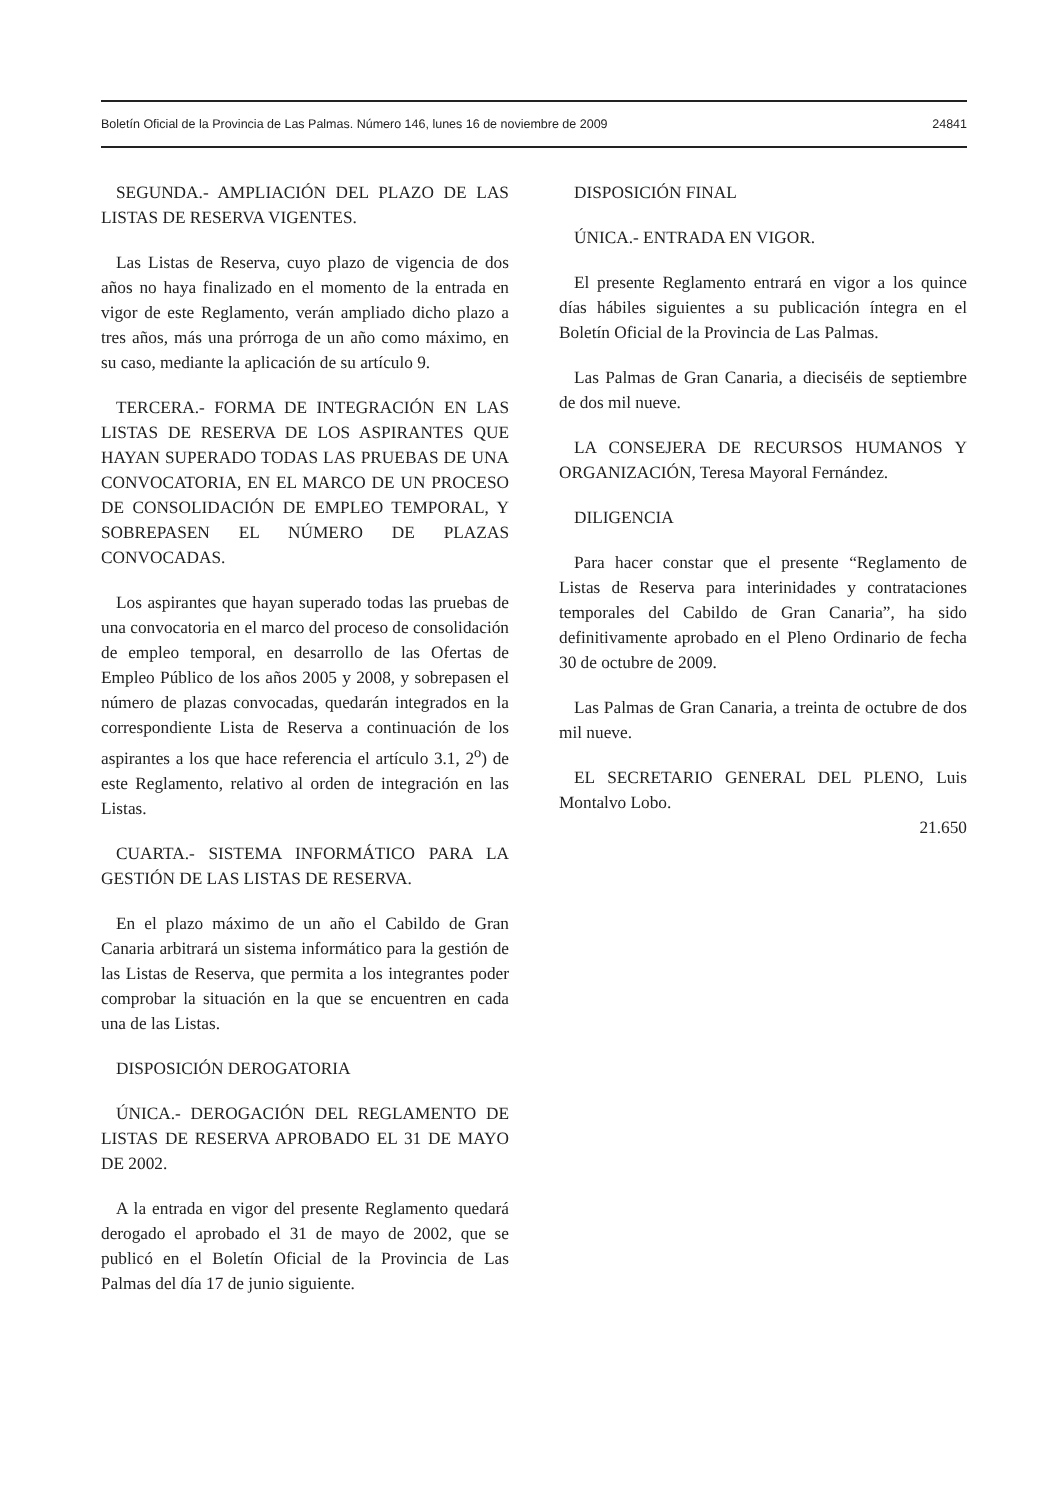Boletín Oficial de la Provincia de Las Palmas. Número 146, lunes 16 de noviembre de 2009 24841
SEGUNDA.- AMPLIACIÓN DEL PLAZO DE LAS LISTAS DE RESERVA VIGENTES.
Las Listas de Reserva, cuyo plazo de vigencia de dos años no haya finalizado en el momento de la entrada en vigor de este Reglamento, verán ampliado dicho plazo a tres años, más una prórroga de un año como máximo, en su caso, mediante la aplicación de su artículo 9.
TERCERA.- FORMA DE INTEGRACIÓN EN LAS LISTAS DE RESERVA DE LOS ASPIRANTES QUE HAYAN SUPERADO TODAS LAS PRUEBAS DE UNA CONVOCATORIA, EN EL MARCO DE UN PROCESO DE CONSOLIDACIÓN DE EMPLEO TEMPORAL, Y SOBREPASEN EL NÚMERO DE PLAZAS CONVOCADAS.
Los aspirantes que hayan superado todas las pruebas de una convocatoria en el marco del proceso de consolidación de empleo temporal, en desarrollo de las Ofertas de Empleo Público de los años 2005 y 2008, y sobrepasen el número de plazas convocadas, quedarán integrados en la correspondiente Lista de Reserva a continuación de los aspirantes a los que hace referencia el artículo 3.1, 2<sup>o</sup>) de este Reglamento, relativo al orden de integración en las Listas.
CUARTA.- SISTEMA INFORMÁTICO PARA LA GESTIÓN DE LAS LISTAS DE RESERVA.
En el plazo máximo de un año el Cabildo de Gran Canaria arbitrará un sistema informático para la gestión de las Listas de Reserva, que permita a los integrantes poder comprobar la situación en la que se encuentren en cada una de las Listas.
DISPOSICIÓN DEROGATORIA
ÚNICA.- DEROGACIÓN DEL REGLAMENTO DE LISTAS DE RESERVA APROBADO EL 31 DE MAYO DE 2002.
A la entrada en vigor del presente Reglamento quedará derogado el aprobado el 31 de mayo de 2002, que se publicó en el Boletín Oficial de la Provincia de Las Palmas del día 17 de junio siguiente.
DISPOSICIÓN FINAL
ÚNICA.- ENTRADA EN VIGOR.
El presente Reglamento entrará en vigor a los quince días hábiles siguientes a su publicación íntegra en el Boletín Oficial de la Provincia de Las Palmas.
Las Palmas de Gran Canaria, a dieciséis de septiembre de dos mil nueve.
LA CONSEJERA DE RECURSOS HUMANOS Y ORGANIZACIÓN, Teresa Mayoral Fernández.
DILIGENCIA
Para hacer constar que el presente “Reglamento de Listas de Reserva para interinidades y contrataciones temporales del Cabildo de Gran Canaria”, ha sido definitivamente aprobado en el Pleno Ordinario de fecha 30 de octubre de 2009.
Las Palmas de Gran Canaria, a treinta de octubre de dos mil nueve.
EL SECRETARIO GENERAL DEL PLENO, Luis Montalvo Lobo.
21.650